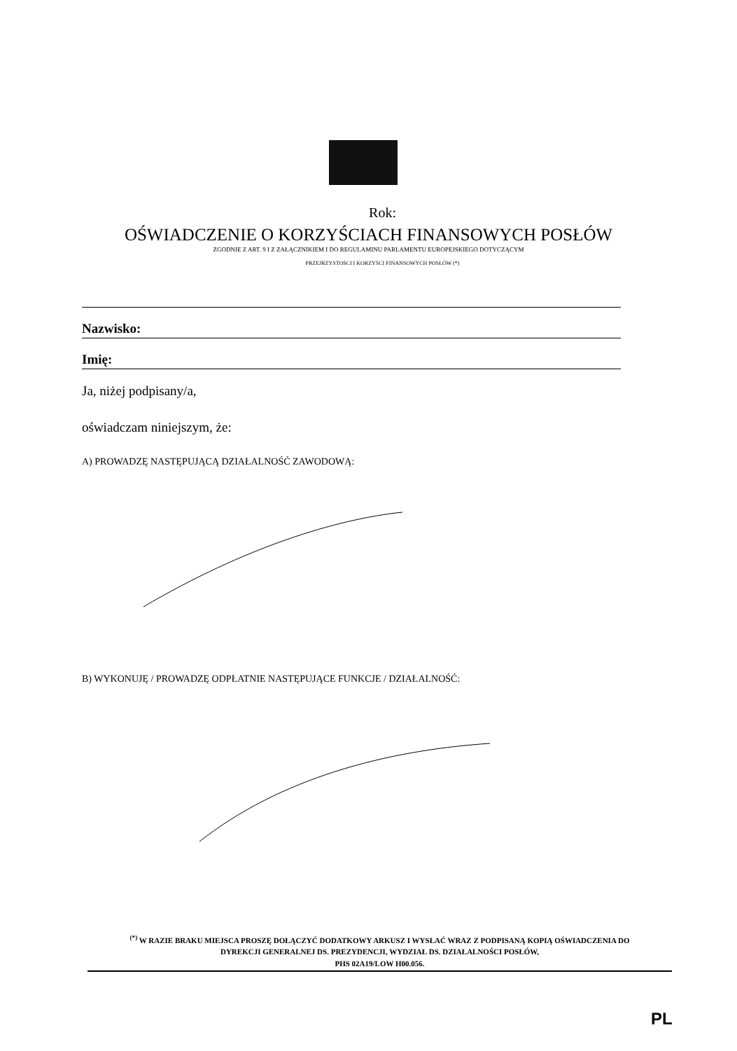Rok:
OŚWIADCZENIE O KORZYŚCIACH FINANSOWYCH POSŁÓW
ZGODNIE Z ART. 9 I Z ZAŁĄCZNIKIEM I DO REGULAMINU PARLAMENTU EUROPEJSKIEGO DOTYCZĄCYM
PRZEJRZYSTOŚCI I KORZYŚCI FINANSOWYCH POSŁÓW (*)
Nazwisko:
Imię:
Ja, niżej podpisany/a,
oświadczam niniejszym, że:
A) PROWADZĘ NASTĘPUJĄCĄ DZIAŁALNOŚĆ ZAWODOWĄ:
B) WYKONUJĘ / PROWADZĘ ODPŁATNIE NASTĘPUJĄCE FUNKCJE / DZIAŁALNOŚĆ:
<sup>(*)</sup> W RAZIE BRAKU MIEJSCA PROSZĘ DOŁĄCZYĆ DODATKOWY ARKUSZ I WYSŁAĆ WRAZ Z PODPISANĄ KOPIĄ OŚWIADCZENIA DO
DYREKCJI GENERALNEJ DS. PREZYDENCJI, WYDZIAŁ DS. DZIAŁALNOŚCI POSŁÓW,
PHS 02A19/LOW H00.056.
PL